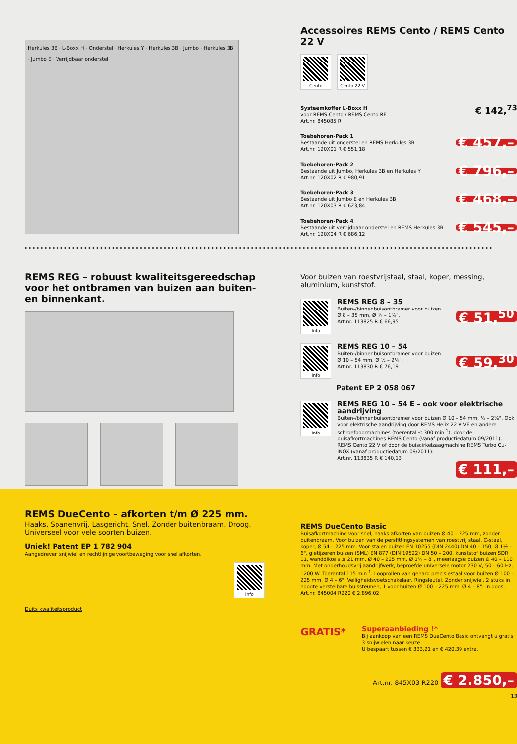Herkules 3B · L-Boxx H · Onderstel · Herkules Y · Herkules 3B · Jumbo · Herkules 3B · Jumbo E · Verrijdbaar onderstel
Accessoires REMS Cento / REMS Cento 22 V
Cento Cento 22 V
Systeemkoffer L-Boxx H
voor REMS Cento / REMS Cento RF
Art.nr. 845085 R
€ 142,<sup>73</sup>
Toebehoren-Pack 1
Bestaande uit onderstel en REMS Herkules 3B
Art.nr. 120X01 R € 551,18
€ 457,–
Toebehoren-Pack 2
Bestaande uit Jumbo, Herkules 3B en Herkules Y
Art.nr. 120X02 R € 980,91
€ 796,–
Toebehoren-Pack 3
Bestaande uit Jumbo E en Herkules 3B
Art.nr. 120X03 R € 623,84
€ 468,–
Toebehoren-Pack 4
Bestaande uit verrijdbaar onderstel en REMS Herkules 3B
Art.nr. 120X04 R € 686,12
€ 545,–
REMS REG – robuust kwaliteitsgereedschap voor het ontbramen van buizen aan buiten- en binnenkant.
Voor buizen van roestvrijstaal, staal, koper, messing, aluminium, kunststof.
Info
REMS REG 8 – 35
Buiten-/binnenbuisontbramer voor buizen
Ø 8 – 35 mm, Ø ⅜ – 1⅜".
Art.nr. 113825 R € 66,95
€ 51,<sup>50</sup>
Info
REMS REG 10 – 54
Buiten-/binnenbuisontbramer voor buizen
Ø 10 – 54 mm, Ø ½ – 2⅛".
Art.nr. 113830 R € 76,19
€ 59,<sup>30</sup>
Patent EP 2 058 067
Info
REMS REG 10 – 54 E – ook voor elektrische aandrijving
Buiten-/binnenbuisontbramer voor buizen Ø 10 – 54 mm, ½ – 2⅛". Ook voor elektrische aandrijving door REMS Helix 22 V VE en andere schroefboormachines (toerental ≤ 300 min<sup>-1</sup>), door de buisafkortmachines REMS Cento (vanaf productiedatum 09/2011), REMS Cento 22 V of door de buiscirkelzaagmachine REMS Turbo Cu-INOX (vanaf productiedatum 09/2011).
Art.nr. 113835 R € 140,13
€ 111,–
REMS DueCento – afkorten t/m Ø 225 mm.
Haaks. Spanenvrij. Lasgericht. Snel. Zonder buitenbraam. Droog. Universeel voor vele soorten buizen.
Uniek! Patent EP 1 782 904
Aangedreven snijwiel en rechtlijnige voortbeweging voor snel afkorten.
Info
Duits kwaliteitsproduct
REMS DueCento Basic
Buisafkortmachine voor snel, haaks afkorten van buizen Ø 40 – 225 mm, zonder buitenbraam. Voor buizen van de persfittingsystemen van roestvrij staal, C-staal, koper, Ø 54 – 225 mm. Voor stalen buizen EN 10255 (DIN 2440) DN 40 – 150, Ø 1½ – 6", gietijzeren buizen (SML) EN 877 (DIN 19522) DN 50 – 200, kunststof buizen SDR 11, wanddikte s ≤ 21 mm, Ø 40 – 225 mm, Ø 1¼ – 8", meerlaagse buizen Ø 40 – 110 mm. Met onderhoudsvrij aandrijfwerk, beproefde universele motor 230 V, 50 – 60 Hz, 1200 W. Toerental 115 min<sup>-1</sup>. Looprollen van gehard precisiestaal voor buizen Ø 100 – 225 mm, Ø 4 – 6". Veiligheidsvoetschakelaar. Ringsleutel. Zonder snijwiel. 2 stuks in hoogte verstelbare buissteunen, 1 voor buizen Ø 100 – 225 mm, Ø 4 – 8". In doos.
Art.nr. 845004 R220 € 2.896,02
GRATIS*
Superaanbieding !*
Bij aankoop van een REMS DueCento Basic ontvangt u gratis 3 snijwielen naar keuze!
U bespaart tussen € 333,21 en € 420,39 extra.
Art.nr. 845X03 R220 € 2.850,–
13